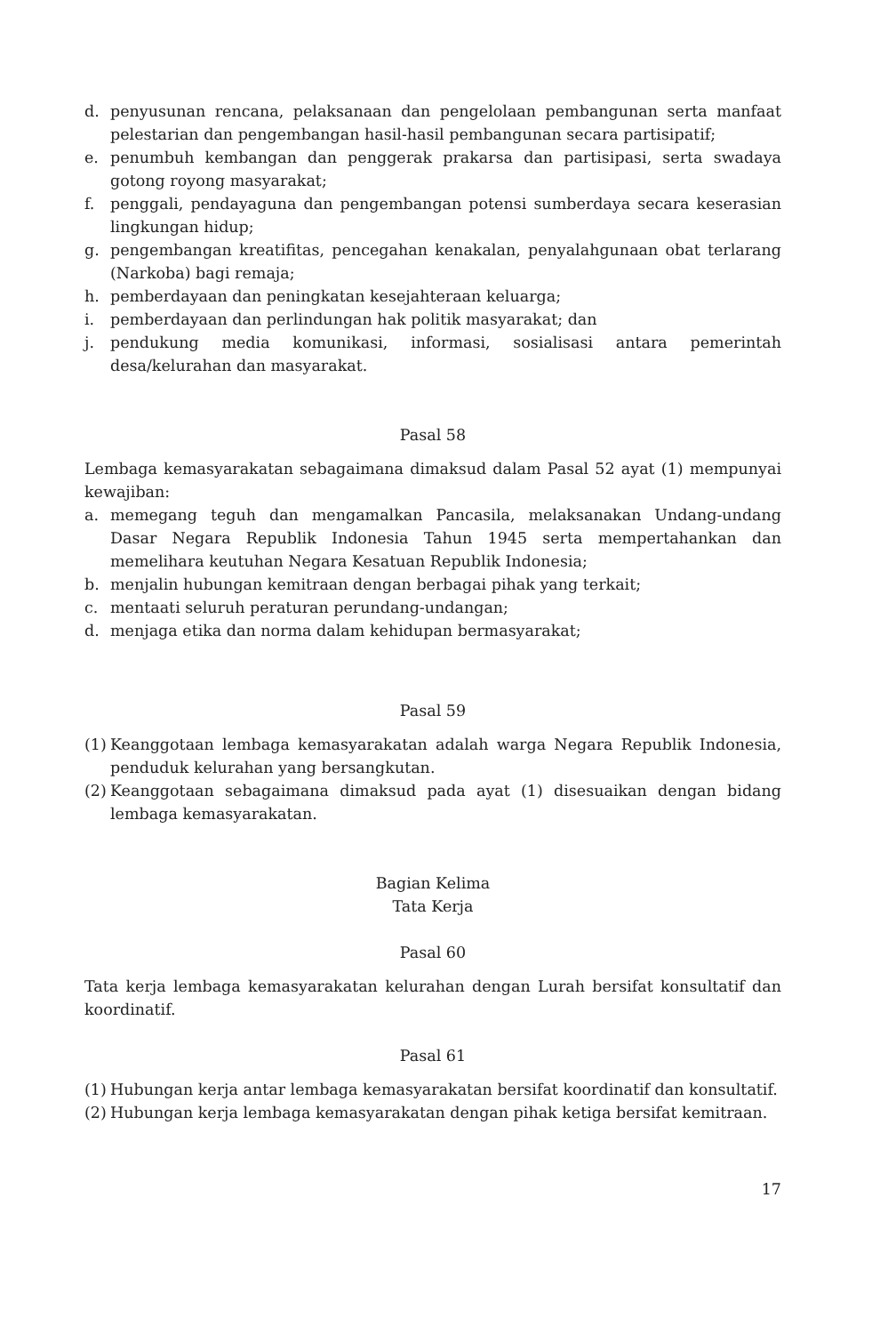d. penyusunan rencana, pelaksanaan dan pengelolaan pembangunan serta manfaat pelestarian dan pengembangan hasil-hasil pembangunan secara partisipatif;
e. penumbuh kembangan dan penggerak prakarsa dan partisipasi, serta swadaya gotong royong masyarakat;
f. penggali, pendayaguna dan pengembangan potensi sumberdaya secara keserasian lingkungan hidup;
g. pengembangan kreatifitas, pencegahan kenakalan, penyalahgunaan obat terlarang (Narkoba) bagi remaja;
h. pemberdayaan dan peningkatan kesejahteraan keluarga;
i. pemberdayaan dan perlindungan hak politik masyarakat; dan
j. pendukung media komunikasi, informasi, sosialisasi antara pemerintah desa/kelurahan dan masyarakat.
Pasal 58
Lembaga kemasyarakatan sebagaimana dimaksud dalam Pasal 52 ayat (1) mempunyai kewajiban:
a. memegang teguh dan mengamalkan Pancasila, melaksanakan Undang-undang Dasar Negara Republik Indonesia Tahun 1945 serta mempertahankan dan memelihara keutuhan Negara Kesatuan Republik Indonesia;
b. menjalin hubungan kemitraan dengan berbagai pihak yang terkait;
c. mentaati seluruh peraturan perundang-undangan;
d. menjaga etika dan norma dalam kehidupan bermasyarakat;
Pasal 59
(1) Keanggotaan lembaga kemasyarakatan adalah warga Negara Republik Indonesia, penduduk kelurahan yang bersangkutan.
(2) Keanggotaan sebagaimana dimaksud pada ayat (1) disesuaikan dengan bidang lembaga kemasyarakatan.
Bagian Kelima
Tata Kerja
Pasal 60
Tata kerja lembaga kemasyarakatan kelurahan dengan Lurah bersifat konsultatif dan koordinatif.
Pasal 61
(1) Hubungan kerja antar lembaga kemasyarakatan bersifat koordinatif dan konsultatif.
(2) Hubungan kerja lembaga kemasyarakatan dengan pihak ketiga bersifat kemitraan.
17